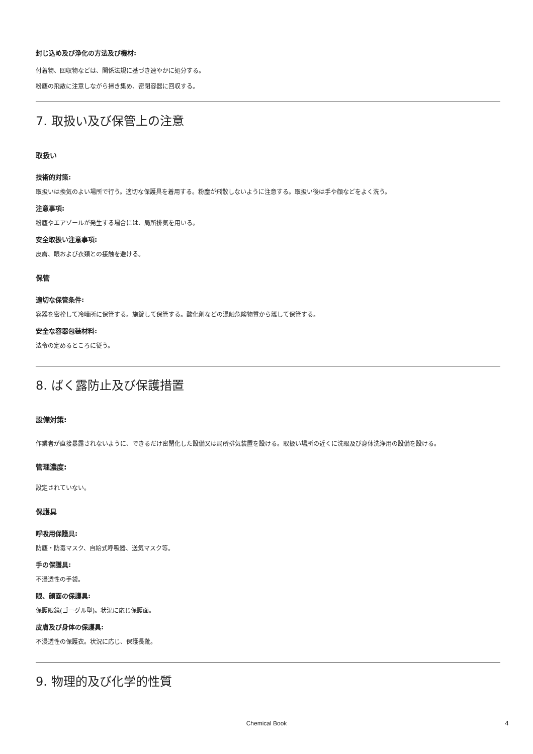封じ込め及び浄化の方法及び機材:
付着物、回収物などは、関係法規に基づき速やかに処分する。
粉塵の飛散に注意しながら掃き集め、密閉容器に回収する。
7. 取扱い及び保管上の注意
取扱い
技術的対策:
取扱いは換気のよい場所で行う。適切な保護具を着用する。粉塵が飛散しないように注意する。取扱い後は手や顔などをよく洗う。
注意事項:
粉塵やエアゾールが発生する場合には、局所排気を用いる。
安全取扱い注意事項:
皮膚、眼および衣類との接触を避ける。
保管
適切な保管条件:
容器を密栓して冷暗所に保管する。施錠して保管する。酸化剤などの混触危険物質から離して保管する。
安全な容器包装材料:
法令の定めるところに従う。
8. ばく露防止及び保護措置
設備対策:
作業者が直接暴露されないように、できるだけ密閉化した設備又は局所排気装置を設ける。取扱い場所の近くに洗眼及び身体洗浄用の設備を設ける。
管理濃度:
設定されていない。
保護具
呼吸用保護具:
防塵・防毒マスク、自給式呼吸器、送気マスク等。
手の保護具:
不浸透性の手袋。
眼、顔面の保護具:
保護眼鏡(ゴーグル型)。状況に応じ保護面。
皮膚及び身体の保護具:
不浸透性の保護衣。状況に応じ、保護長靴。
9. 物理的及び化学的性質
Chemical Book 4